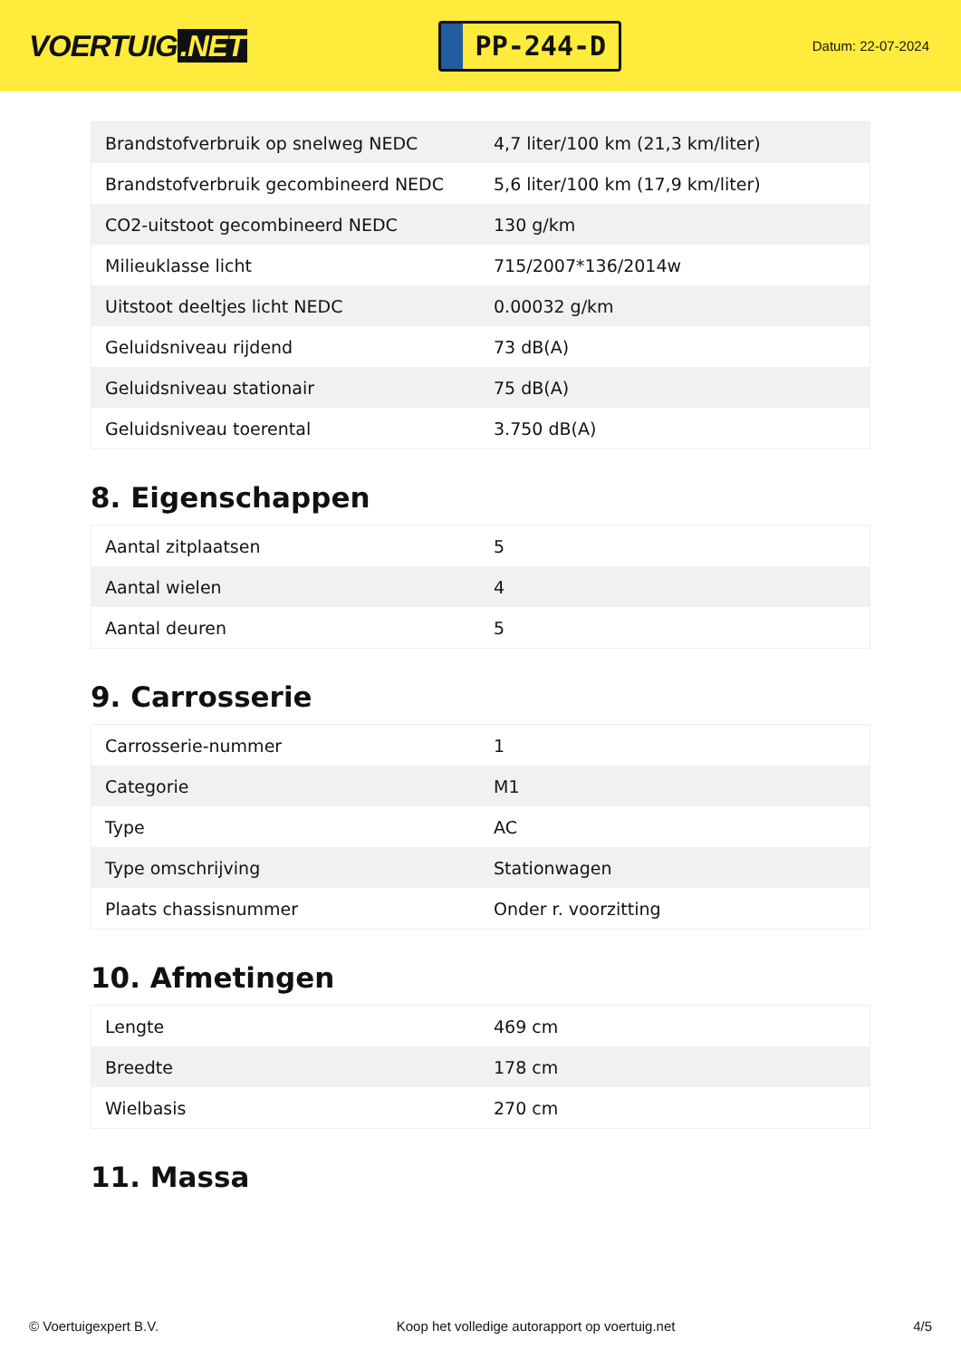VOERTUIG.NET
PP-244-D
Datum: 22-07-2024
| Brandstofverbruik op snelweg NEDC | 4,7 liter/100 km (21,3 km/liter) |
| Brandstofverbruik gecombineerd NEDC | 5,6 liter/100 km (17,9 km/liter) |
| CO2-uitstoot gecombineerd NEDC | 130 g/km |
| Milieuklasse licht | 715/2007*136/2014w |
| Uitstoot deeltjes licht NEDC | 0.00032 g/km |
| Geluidsniveau rijdend | 73 dB(A) |
| Geluidsniveau stationair | 75 dB(A) |
| Geluidsniveau toerental | 3.750 dB(A) |
8. Eigenschappen
| Aantal zitplaatsen | 5 |
| Aantal wielen | 4 |
| Aantal deuren | 5 |
9. Carrosserie
| Carrosserie-nummer | 1 |
| Categorie | M1 |
| Type | AC |
| Type omschrijving | Stationwagen |
| Plaats chassisnummer | Onder r. voorzitting |
10. Afmetingen
| Lengte | 469 cm |
| Breedte | 178 cm |
| Wielbasis | 270 cm |
11. Massa
© Voertuigexpert B.V. Koop het volledige autorapport op voertuig.net 4/5